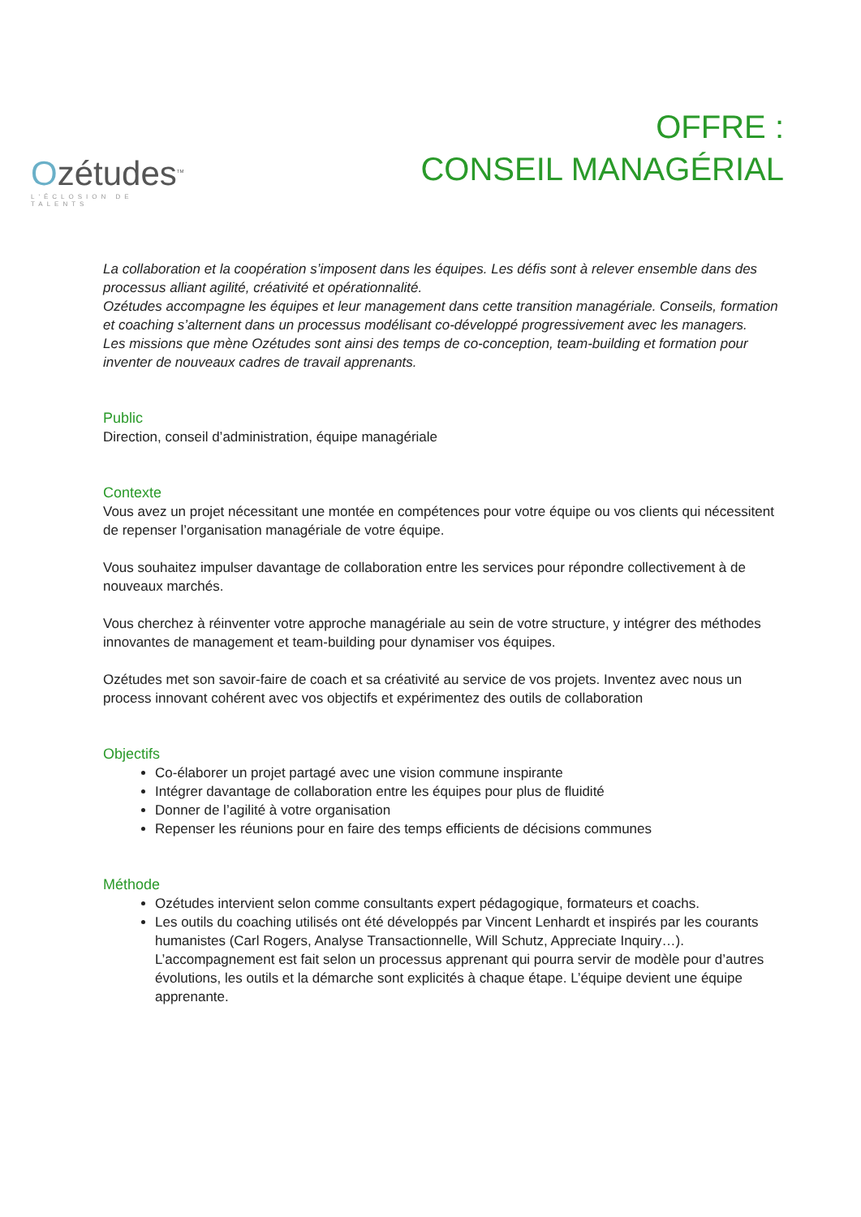Ozétudes<sup>TM</sup>
L'ÉCLOSION DE TALENTS
OFFRE :
CONSEIL MANAGÉRIAL
La collaboration et la coopération s’imposent dans les équipes. Les défis sont à relever ensemble dans des processus alliant agilité, créativité et opérationnalité.
Ozétudes accompagne les équipes et leur management dans cette transition managériale. Conseils, formation et coaching s’alternent dans un processus modélisant co-développé progressivement avec les managers.
Les missions que mène Ozétudes sont ainsi des temps de co-conception, team-building et formation pour inventer de nouveaux cadres de travail apprenants.
Public
Direction, conseil d’administration, équipe managériale
Contexte
Vous avez un projet nécessitant une montée en compétences pour votre équipe ou vos clients qui nécessitent de repenser l’organisation managériale de votre équipe.
Vous souhaitez impulser davantage de collaboration entre les services pour répondre collectivement à de nouveaux marchés.
Vous cherchez à réinventer votre approche managériale au sein de votre structure, y intégrer des méthodes innovantes de management et team-building pour dynamiser vos équipes.
Ozétudes met son savoir-faire de coach et sa créativité au service de vos projets. Inventez avec nous un process innovant cohérent avec vos objectifs et expérimentez des outils de collaboration
Objectifs
Co-élaborer un projet partagé avec une vision commune inspirante
Intégrer davantage de collaboration entre les équipes pour plus de fluidité
Donner de l’agilité à votre organisation
Repenser les réunions pour en faire des temps efficients de décisions communes
Méthode
Ozétudes intervient selon comme consultants expert pédagogique, formateurs et coachs.
Les outils du coaching utilisés ont été développés par Vincent Lenhardt et inspirés par les courants humanistes (Carl Rogers, Analyse Transactionnelle, Will Schutz, Appreciate Inquiry…). L’accompagnement est fait selon un processus apprenant qui pourra servir de modèle pour d’autres évolutions, les outils et la démarche sont explicités à chaque étape. L’équipe devient une équipe apprenante.